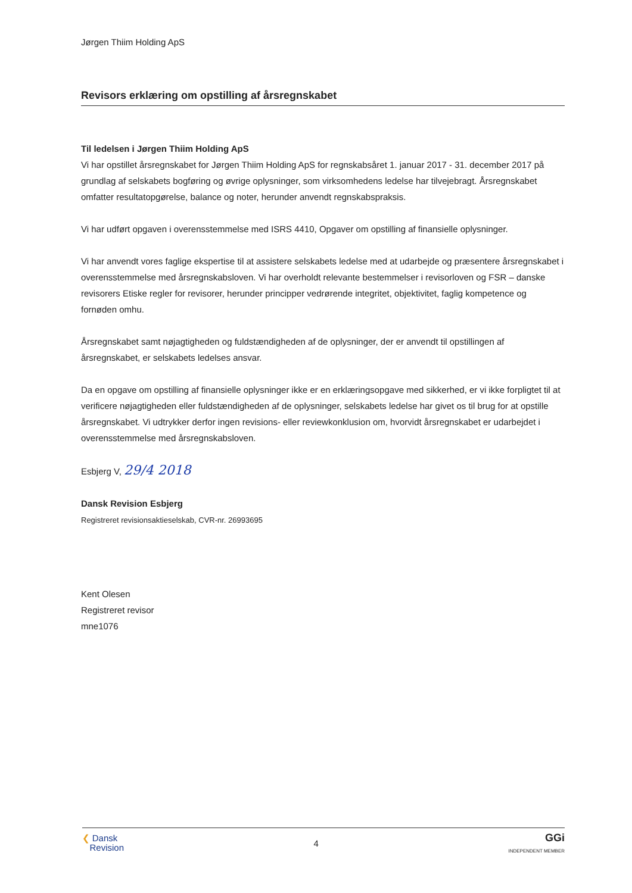Jørgen Thiim Holding ApS
Revisors erklæring om opstilling af årsregnskabet
Til ledelsen i Jørgen Thiim Holding ApS
Vi har opstillet årsregnskabet for Jørgen Thiim Holding ApS for regnskabsåret 1. januar 2017 - 31. december 2017 på grundlag af selskabets bogføring og øvrige oplysninger, som virksomhedens ledelse har tilvejebragt. Årsregnskabet omfatter resultatopgørelse, balance og noter, herunder anvendt regnskabspraksis.
Vi har udført opgaven i overensstemmelse med ISRS 4410, Opgaver om opstilling af finansielle oplysninger.
Vi har anvendt vores faglige ekspertise til at assistere selskabets ledelse med at udarbejde og præsentere årsregnskabet i overensstemmelse med årsregnskabsloven. Vi har overholdt relevante bestemmelser i revisorloven og FSR – danske revisorers Etiske regler for revisorer, herunder principper vedrørende integritet, objektivitet, faglig kompetence og fornøden omhu.
Årsregnskabet samt nøjagtigheden og fuldstændigheden af de oplysninger, der er anvendt til opstillingen af årsregnskabet, er selskabets ledelses ansvar.
Da en opgave om opstilling af finansielle oplysninger ikke er en erklæringsopgave med sikkerhed, er vi ikke forpligtet til at verificere nøjagtigheden eller fuldstændigheden af de oplysninger, selskabets ledelse har givet os til brug for at opstille årsregnskabet. Vi udtrykker derfor ingen revisions- eller reviewkonklusion om, hvorvidt årsregnskabet er udarbejdet i overensstemmelse med årsregnskabsloven.
Esbjerg V, 29/4 2018
Dansk Revision Esbjerg
Registreret revisionsaktieselskab, CVR-nr. 26993695
Kent Olesen
Registreret revisor
mne1076
❮ Dansk
Revision
4
GGi
INDEPENDENT MEMBER